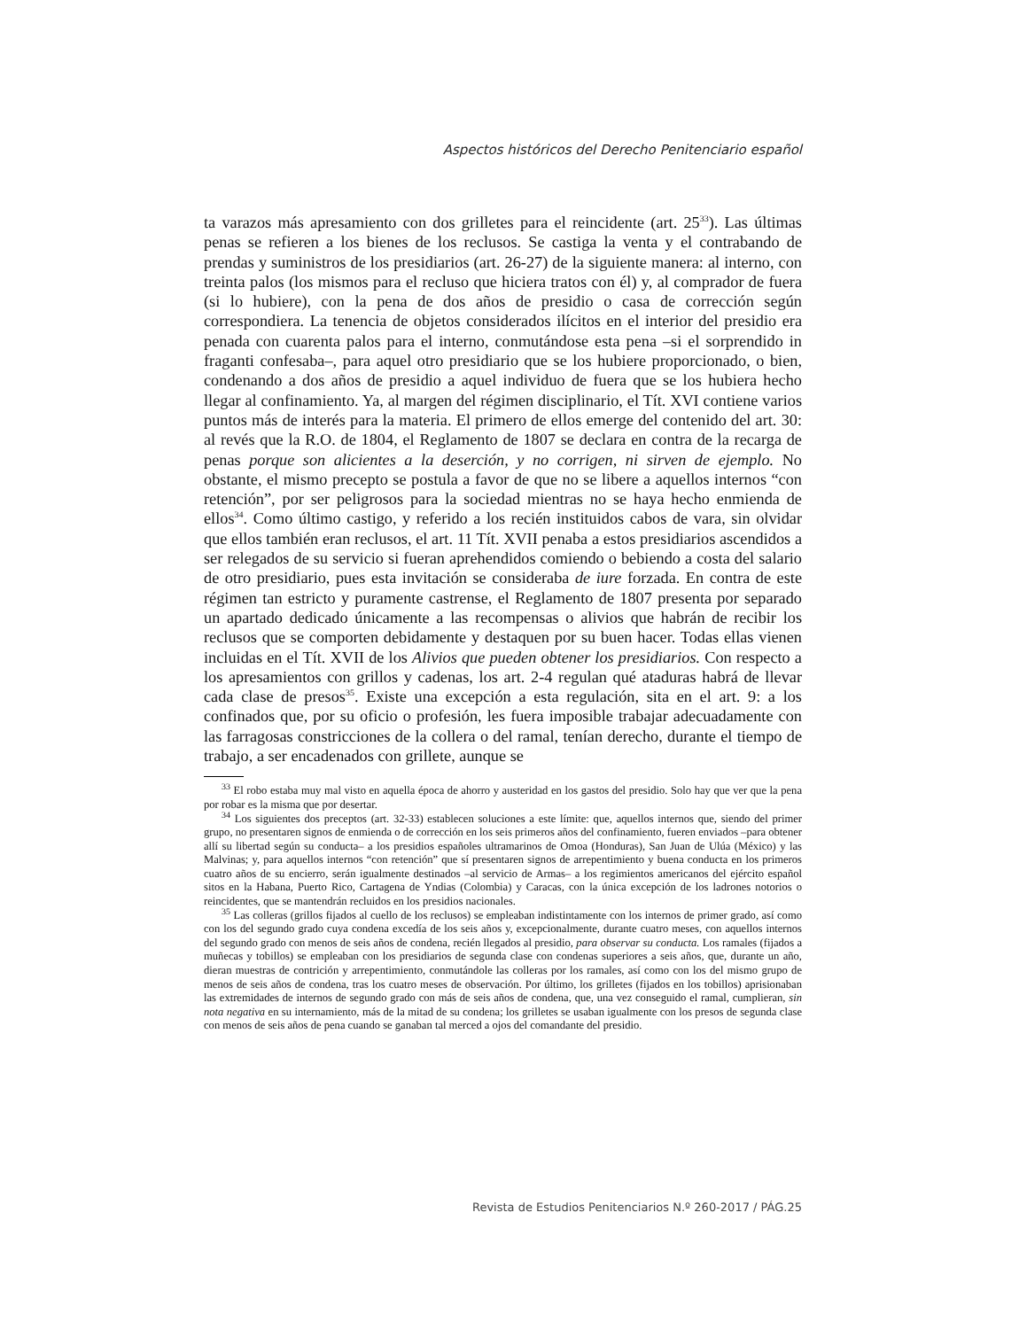Aspectos históricos del Derecho Penitenciario español
ta varazos más apresamiento con dos grilletes para el reincidente (art. 25<sup>33</sup>). Las últimas penas se refieren a los bienes de los reclusos. Se castiga la venta y el contrabando de prendas y suministros de los presidiarios (art. 26-27) de la siguiente manera: al interno, con treinta palos (los mismos para el recluso que hiciera tratos con él) y, al comprador de fuera (si lo hubiere), con la pena de dos años de presidio o casa de corrección según correspondiera. La tenencia de objetos considerados ilícitos en el interior del presidio era penada con cuarenta palos para el interno, conmutándose esta pena –si el sorprendido in fraganti confesaba–, para aquel otro presidiario que se los hubiere proporcionado, o bien, condenando a dos años de presidio a aquel individuo de fuera que se los hubiera hecho llegar al confinamiento. Ya, al margen del régimen disciplinario, el Tít. XVI contiene varios puntos más de interés para la materia. El primero de ellos emerge del contenido del art. 30: al revés que la R.O. de 1804, el Reglamento de 1807 se declara en contra de la recarga de penas porque son alicientes a la deserción, y no corrigen, ni sirven de ejemplo. No obstante, el mismo precepto se postula a favor de que no se libere a aquellos internos “con retención”, por ser peligrosos para la sociedad mientras no se haya hecho enmienda de ellos<sup>34</sup>. Como último castigo, y referido a los recién instituidos cabos de vara, sin olvidar que ellos también eran reclusos, el art. 11 Tít. XVII penaba a estos presidiarios ascendidos a ser relegados de su servicio si fueran aprehendidos comiendo o bebiendo a costa del salario de otro presidiario, pues esta invitación se consideraba de iure forzada. En contra de este régimen tan estricto y puramente castrense, el Reglamento de 1807 presenta por separado un apartado dedicado únicamente a las recompensas o alivios que habrán de recibir los reclusos que se comporten debidamente y destaquen por su buen hacer. Todas ellas vienen incluidas en el Tít. XVII de los Alivios que pueden obtener los presidiarios. Con respecto a los apresamientos con grillos y cadenas, los art. 2-4 regulan qué ataduras habrá de llevar cada clase de presos<sup>35</sup>. Existe una excepción a esta regulación, sita en el art. 9: a los confinados que, por su oficio o profesión, les fuera imposible trabajar adecuadamente con las farragosas constricciones de la collera o del ramal, tenían derecho, durante el tiempo de trabajo, a ser encadenados con grillete, aunque se
<sup>33</sup> El robo estaba muy mal visto en aquella época de ahorro y austeridad en los gastos del presidio. Solo hay que ver que la pena por robar es la misma que por desertar.
<sup>34</sup> Los siguientes dos preceptos (art. 32-33) establecen soluciones a este límite: que, aquellos internos que, siendo del primer grupo, no presentaren signos de enmienda o de corrección en los seis primeros años del confinamiento, fueren enviados –para obtener allí su libertad según su conducta– a los presidios españoles ultramarinos de Omoa (Honduras), San Juan de Ulúa (México) y las Malvinas; y, para aquellos internos “con retención” que sí presentaren signos de arrepentimiento y buena conducta en los primeros cuatro años de su encierro, serán igualmente destinados –al servicio de Armas– a los regimientos americanos del ejército español sitos en la Habana, Puerto Rico, Cartagena de Yndias (Colombia) y Caracas, con la única excepción de los ladrones notorios o reincidentes, que se mantendrán recluidos en los presidios nacionales.
<sup>35</sup> Las colleras (grillos fijados al cuello de los reclusos) se empleaban indistintamente con los internos de primer grado, así como con los del segundo grado cuya condena excedía de los seis años y, excepcionalmente, durante cuatro meses, con aquellos internos del segundo grado con menos de seis años de condena, recién llegados al presidio, para observar su conducta. Los ramales (fijados a muñecas y tobillos) se empleaban con los presidiarios de segunda clase con condenas superiores a seis años, que, durante un año, dieran muestras de contrición y arrepentimiento, conmutándole las colleras por los ramales, así como con los del mismo grupo de menos de seis años de condena, tras los cuatro meses de observación. Por último, los grilletes (fijados en los tobillos) aprisionaban las extremidades de internos de segundo grado con más de seis años de condena, que, una vez conseguido el ramal, cumplieran, sin nota negativa en su internamiento, más de la mitad de su condena; los grilletes se usaban igualmente con los presos de segunda clase con menos de seis años de pena cuando se ganaban tal merced a ojos del comandante del presidio.
Revista de Estudios Penitenciarios N.º 260-2017 / PÁG.25